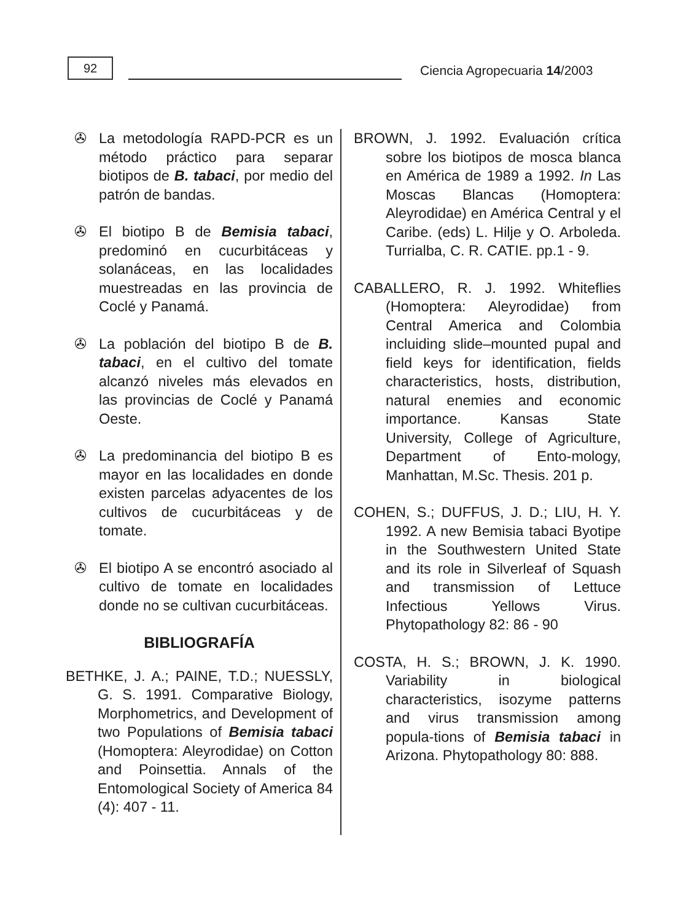92
Ciencia Agropecuaria 14/2003
✇ La metodología RAPD-PCR es un método práctico para separar biotipos de B. tabaci, por medio del patrón de bandas.
✇ El biotipo B de Bemisia tabaci, predominó en cucurbitáceas y solanáceas, en las localidades muestreadas en las provincia de Coclé y Panamá.
✇ La población del biotipo B de B. tabaci, en el cultivo del tomate alcanzó niveles más elevados en las provincias de Coclé y Panamá Oeste.
✇ La predominancia del biotipo B es mayor en las localidades en donde existen parcelas adyacentes de los cultivos de cucurbitáceas y de tomate.
✇ El biotipo A se encontró asociado al cultivo de tomate en localidades donde no se cultivan cucurbitáceas.
BIBLIOGRAFÍA
BETHKE, J. A.; PAINE, T.D.; NUESSLY, G. S. 1991. Comparative Biology, Morphometrics, and Development of two Populations of Bemisia tabaci (Homoptera: Aleyrodidae) on Cotton and Poinsettia. Annals of the Entomological Society of America 84 (4): 407 - 11.
BROWN, J. 1992. Evaluación crítica sobre los biotipos de mosca blanca en América de 1989 a 1992. In Las Moscas Blancas (Homoptera: Aleyrodidae) en América Central y el Caribe. (eds) L. Hilje y O. Arboleda. Turrialba, C. R. CATIE. pp.1 - 9.
CABALLERO, R. J. 1992. Whiteflies (Homoptera: Aleyrodidae) from Central America and Colombia incluiding slide–mounted pupal and field keys for identification, fields characteristics, hosts, distribution, natural enemies and economic importance. Kansas State University, College of Agriculture, Department of Ento-mology, Manhattan, M.Sc. Thesis. 201 p.
COHEN, S.; DUFFUS, J. D.; LIU, H. Y. 1992. A new Bemisia tabaci Byotipe in the Southwestern United State and its role in Silverleaf of Squash and transmission of Lettuce Infectious Yellows Virus. Phytopathology 82: 86 - 90
COSTA, H. S.; BROWN, J. K. 1990. Variability in biological characteristics, isozyme patterns and virus transmission among popula-tions of Bemisia tabaci in Arizona. Phytopathology 80: 888.